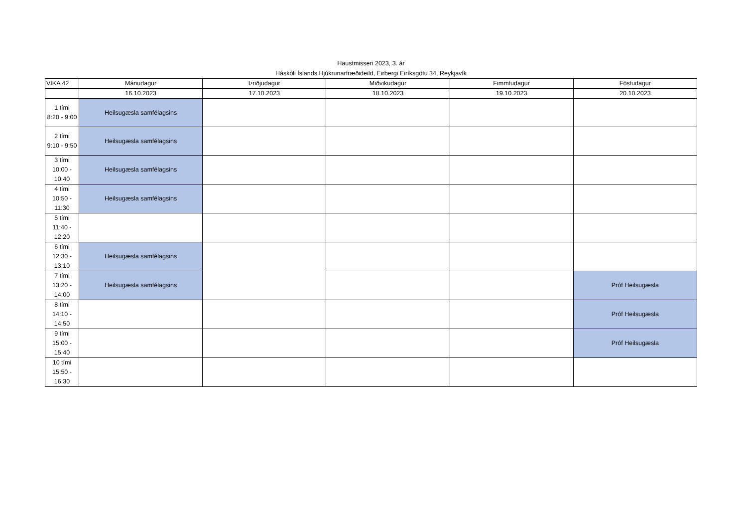Haustmisseri 2023, 3. ár
Háskóli Íslands Hjúkrunarfræðideild, Eirbergi Eiríksgötu 34, Reykjavík
| VIKA 42 | Mánudagur | Þriðjudagur | Miðvikudagur | Fimmtudagur | Föstudagur |
| --- | --- | --- | --- | --- | --- |
| | 16.10.2023 | 17.10.2023 | 18.10.2023 | 19.10.2023 | 20.10.2023 |
| 1 tími 8:20 - 9:00 | Heilsugæsla samfélagsins | | | | |
| 2 tími 9:10 - 9:50 | Heilsugæsla samfélagsins | | | | |
| 3 tími 10:00 - 10:40 | Heilsugæsla samfélagsins | | | | |
| 4 tími 10:50 - 11:30 | Heilsugæsla samfélagsins | | | | |
| 5 tími 11:40 - 12:20 | | | | | |
| 6 tími 12:30 - 13:10 | Heilsugæsla samfélagsins | | | | |
| 7 tími 13:20 - 14:00 | Heilsugæsla samfélagsins | | | | Próf Heilsugæsla |
| 8 tími 14:10 - 14:50 | | | | | Próf Heilsugæsla |
| 9 tími 15:00 - 15:40 | | | | | Próf Heilsugæsla |
| 10 tími 15:50 - 16:30 | | | | | |